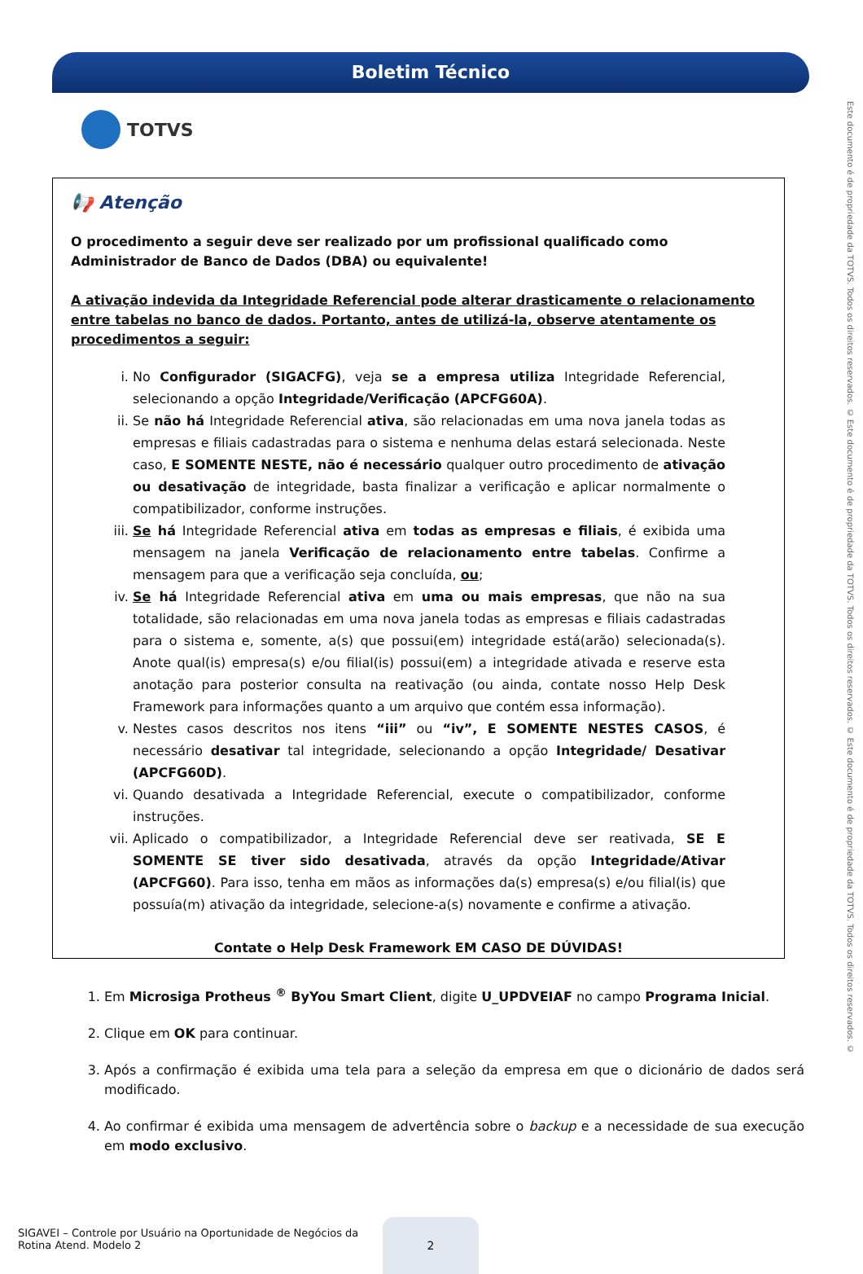Boletim Técnico
TOTVS
📢 Atenção
O procedimento a seguir deve ser realizado por um profissional qualificado como Administrador de Banco de Dados (DBA) ou equivalente!
A ativação indevida da Integridade Referencial pode alterar drasticamente o relacionamento entre tabelas no banco de dados. Portanto, antes de utilizá-la, observe atentamente os procedimentos a seguir:
i. No Configurador (SIGACFG), veja se a empresa utiliza Integridade Referencial, selecionando a opção Integridade/Verificação (APCFG60A).
ii. Se não há Integridade Referencial ativa, são relacionadas em uma nova janela todas as empresas e filiais cadastradas para o sistema e nenhuma delas estará selecionada. Neste caso, E SOMENTE NESTE, não é necessário qualquer outro procedimento de ativação ou desativação de integridade, basta finalizar a verificação e aplicar normalmente o compatibilizador, conforme instruções.
iii. Se há Integridade Referencial ativa em todas as empresas e filiais, é exibida uma mensagem na janela Verificação de relacionamento entre tabelas. Confirme a mensagem para que a verificação seja concluída, ou;
iv. Se há Integridade Referencial ativa em uma ou mais empresas, que não na sua totalidade, são relacionadas em uma nova janela todas as empresas e filiais cadastradas para o sistema e, somente, a(s) que possui(em) integridade está(arão) selecionada(s). Anote qual(is) empresa(s) e/ou filial(is) possui(em) a integridade ativada e reserve esta anotação para posterior consulta na reativação (ou ainda, contate nosso Help Desk Framework para informações quanto a um arquivo que contém essa informação).
v. Nestes casos descritos nos itens “iii” ou “iv”, E SOMENTE NESTES CASOS, é necessário desativar tal integridade, selecionando a opção Integridade/ Desativar (APCFG60D).
vi. Quando desativada a Integridade Referencial, execute o compatibilizador, conforme instruções.
vii. Aplicado o compatibilizador, a Integridade Referencial deve ser reativada, SE E SOMENTE SE tiver sido desativada, através da opção Integridade/Ativar (APCFG60). Para isso, tenha em mãos as informações da(s) empresa(s) e/ou filial(is) que possuía(m) ativação da integridade, selecione-a(s) novamente e confirme a ativação.
Contate o Help Desk Framework EM CASO DE DÚVIDAS!
1. Em Microsiga Protheus <sup>®</sup> ByYou Smart Client, digite U_UPDVEIAF no campo Programa Inicial.
2. Clique em OK para continuar.
3. Após a confirmação é exibida uma tela para a seleção da empresa em que o dicionário de dados será modificado.
4. Ao confirmar é exibida uma mensagem de advertência sobre o backup e a necessidade de sua execução em modo exclusivo.
Este documento é de propriedade da TOTVS. Todos os direitos reservados. © Este documento é de propriedade da TOTVS. Todos os direitos reservados. © Este documento é de propriedade da TOTVS. Todos os direitos reservados. ©
SIGAVEI – Controle por Usuário na Oportunidade de Negócios da Rotina Atend. Modelo 2
2